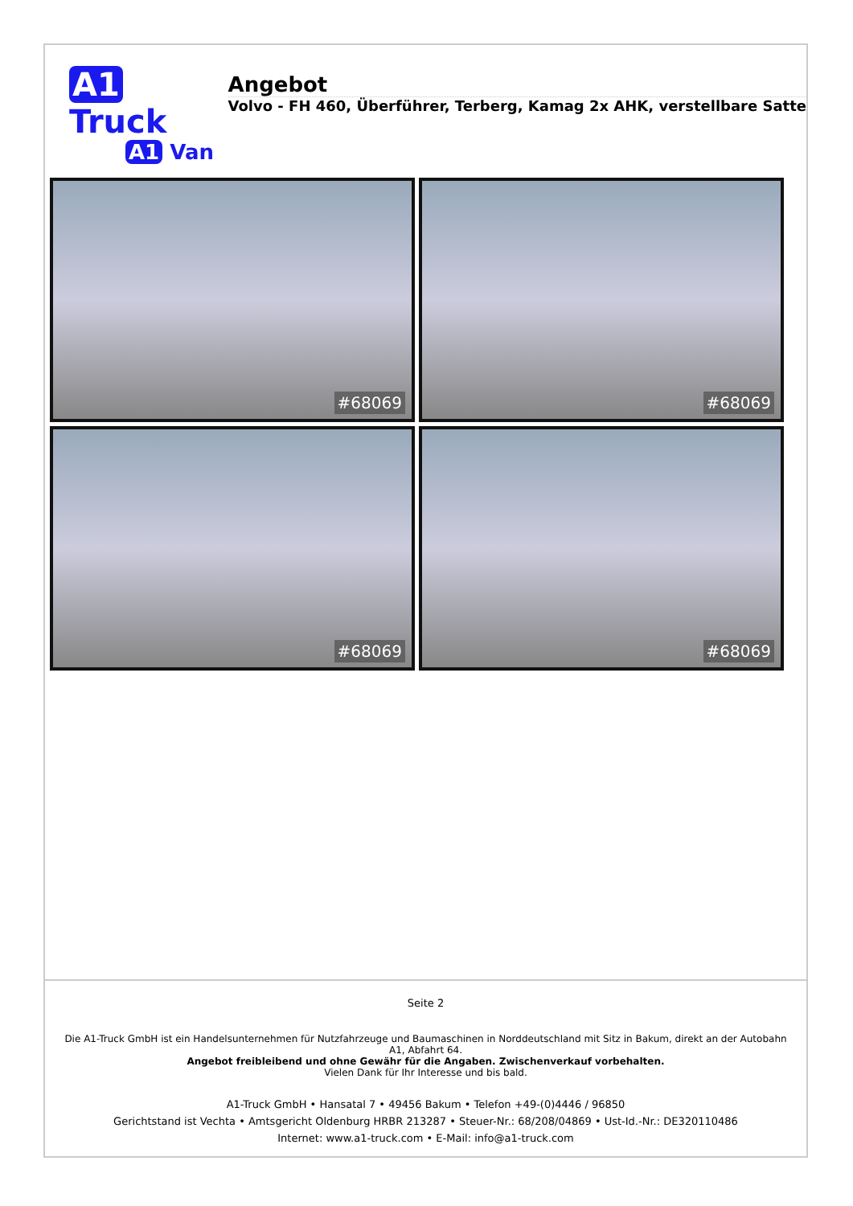A1 Truck
A1 Van
Angebot
Volvo - FH 460, Überführer, Terberg, Kamag 2x AHK, verstellbare Satte
#68069
#68069
#68069
#68069
Seite 2
Die A1-Truck GmbH ist ein Handelsunternehmen für Nutzfahrzeuge und Baumaschinen in Norddeutschland mit Sitz in Bakum, direkt an der Autobahn A1, Abfahrt 64.
Angebot freibleibend und ohne Gewähr für die Angaben. Zwischenverkauf vorbehalten.
Vielen Dank für Ihr Interesse und bis bald.
A1-Truck GmbH • Hansatal 7 • 49456 Bakum • Telefon +49-(0)4446 / 96850
Gerichtstand ist Vechta • Amtsgericht Oldenburg HRBR 213287 • Steuer-Nr.: 68/208/04869 • Ust-Id.-Nr.: DE320110486
Internet: www.a1-truck.com • E-Mail: info@a1-truck.com